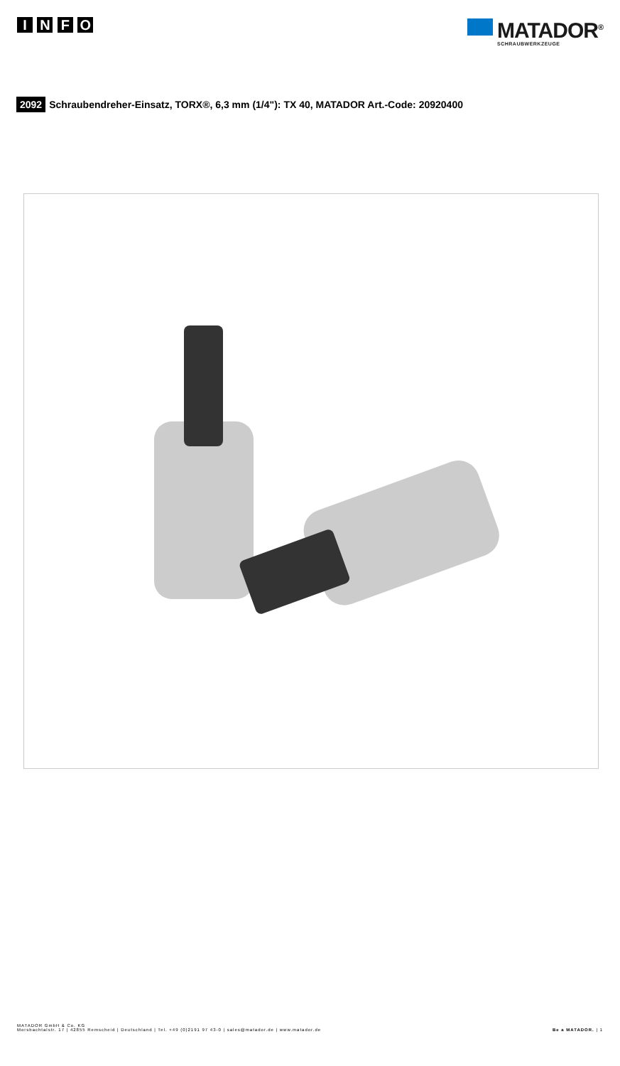I N F O
MATADOR<sup>®</sup>
SCHRAUBWERKZEUGE
2092 Schraubendreher-Einsatz, TORX®, 6,3 mm (1/4"): TX 40, MATADOR Art.-Code: 20920400
MATADOR GmbH & Co. KG
Morsbachtalstr. 17 | 42855 Remscheid | Deutschland | Tel. +49 (0)2191 97 43-0 | sales@matador.de | www.matador.de
Be a MATADOR. | 1